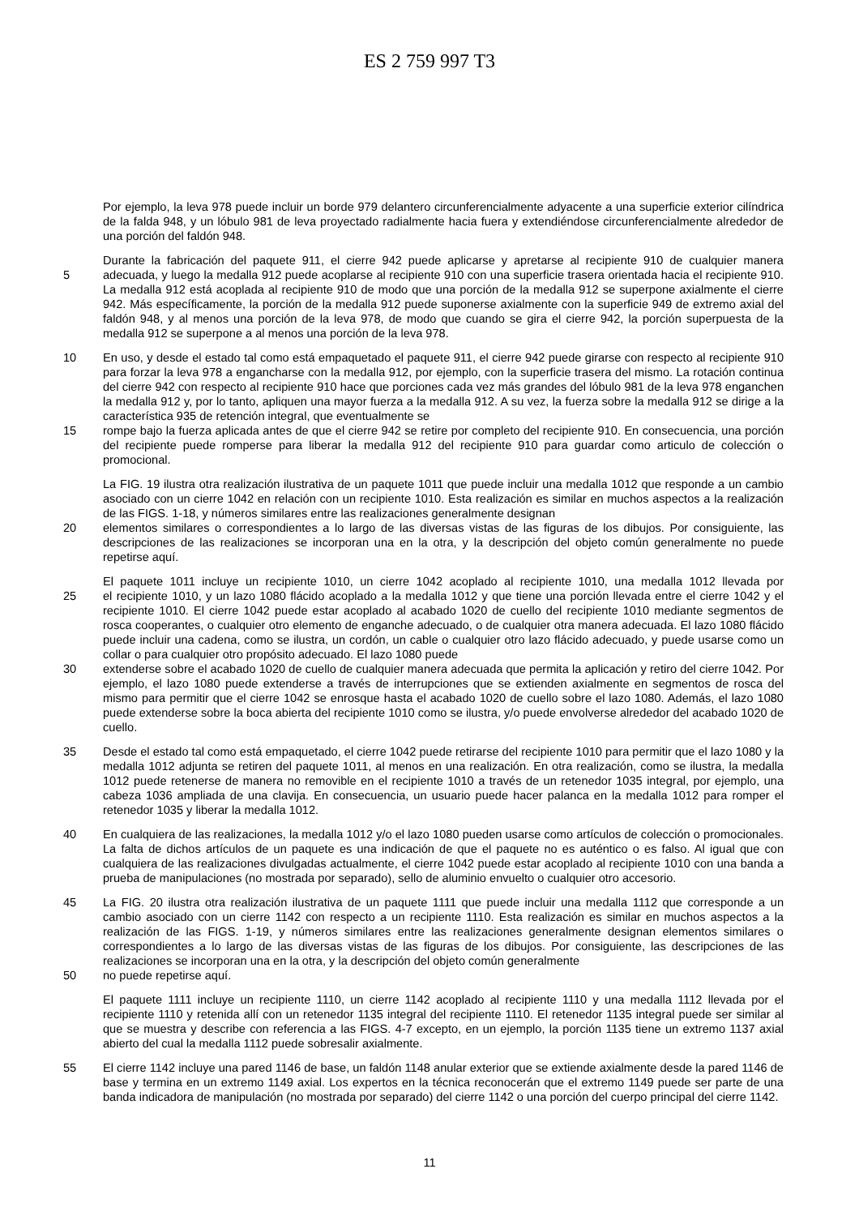ES 2 759 997 T3
Por ejemplo, la leva 978 puede incluir un borde 979 delantero circunferencialmente adyacente a una superficie exterior cilíndrica de la falda 948, y un lóbulo 981 de leva proyectado radialmente hacia fuera y extendiéndose circunferencialmente alrededor de una porción del faldón 948.
Durante la fabricación del paquete 911, el cierre 942 puede aplicarse y apretarse al recipiente 910 de cualquier manera
5 adecuada, y luego la medalla 912 puede acoplarse al recipiente 910 con una superficie trasera orientada hacia el recipiente 910. La medalla 912 está acoplada al recipiente 910 de modo que una porción de la medalla 912 se superpone axialmente el cierre 942. Más específicamente, la porción de la medalla 912 puede suponerse axialmente con la superficie 949 de extremo axial del faldón 948, y al menos una porción de la leva 978, de modo que cuando se gira el cierre 942, la porción superpuesta de la medalla 912 se superpone a al menos una porción de la leva 978.
10 En uso, y desde el estado tal como está empaquetado el paquete 911, el cierre 942 puede girarse con respecto al recipiente 910 para forzar la leva 978 a engancharse con la medalla 912, por ejemplo, con la superficie trasera del mismo. La rotación continua del cierre 942 con respecto al recipiente 910 hace que porciones cada vez más grandes del lóbulo 981 de la leva 978 enganchen la medalla 912 y, por lo tanto, apliquen una mayor fuerza a la medalla 912. A su vez, la fuerza sobre la medalla 912 se dirige a la característica 935 de retención integral, que eventualmente se
15 rompe bajo la fuerza aplicada antes de que el cierre 942 se retire por completo del recipiente 910. En consecuencia, una porción del recipiente puede romperse para liberar la medalla 912 del recipiente 910 para guardar como articulo de colección o promocional.
La FIG. 19 ilustra otra realización ilustrativa de un paquete 1011 que puede incluir una medalla 1012 que responde a un cambio asociado con un cierre 1042 en relación con un recipiente 1010. Esta realización es similar en muchos aspectos a la realización de las FIGS. 1-18, y números similares entre las realizaciones generalmente designan
20 elementos similares o correspondientes a lo largo de las diversas vistas de las figuras de los dibujos. Por consiguiente, las descripciones de las realizaciones se incorporan una en la otra, y la descripción del objeto común generalmente no puede repetirse aquí.
El paquete 1011 incluye un recipiente 1010, un cierre 1042 acoplado al recipiente 1010, una medalla 1012 llevada por
25 el recipiente 1010, y un lazo 1080 flácido acoplado a la medalla 1012 y que tiene una porción llevada entre el cierre 1042 y el recipiente 1010. El cierre 1042 puede estar acoplado al acabado 1020 de cuello del recipiente 1010 mediante segmentos de rosca cooperantes, o cualquier otro elemento de enganche adecuado, o de cualquier otra manera adecuada. El lazo 1080 flácido puede incluir una cadena, como se ilustra, un cordón, un cable o cualquier otro lazo flácido adecuado, y puede usarse como un collar o para cualquier otro propósito adecuado. El lazo 1080 puede
30 extenderse sobre el acabado 1020 de cuello de cualquier manera adecuada que permita la aplicación y retiro del cierre 1042. Por ejemplo, el lazo 1080 puede extenderse a través de interrupciones que se extienden axialmente en segmentos de rosca del mismo para permitir que el cierre 1042 se enrosque hasta el acabado 1020 de cuello sobre el lazo 1080. Además, el lazo 1080 puede extenderse sobre la boca abierta del recipiente 1010 como se ilustra, y/o puede envolverse alrededor del acabado 1020 de cuello.
35 Desde el estado tal como está empaquetado, el cierre 1042 puede retirarse del recipiente 1010 para permitir que el lazo 1080 y la medalla 1012 adjunta se retiren del paquete 1011, al menos en una realización. En otra realización, como se ilustra, la medalla 1012 puede retenerse de manera no removible en el recipiente 1010 a través de un retenedor 1035 integral, por ejemplo, una cabeza 1036 ampliada de una clavija. En consecuencia, un usuario puede hacer palanca en la medalla 1012 para romper el retenedor 1035 y liberar la medalla 1012.
40 En cualquiera de las realizaciones, la medalla 1012 y/o el lazo 1080 pueden usarse como artículos de colección o promocionales. La falta de dichos artículos de un paquete es una indicación de que el paquete no es auténtico o es falso. Al igual que con cualquiera de las realizaciones divulgadas actualmente, el cierre 1042 puede estar acoplado al recipiente 1010 con una banda a prueba de manipulaciones (no mostrada por separado), sello de aluminio envuelto o cualquier otro accesorio.
45 La FIG. 20 ilustra otra realización ilustrativa de un paquete 1111 que puede incluir una medalla 1112 que corresponde a un cambio asociado con un cierre 1142 con respecto a un recipiente 1110. Esta realización es similar en muchos aspectos a la realización de las FIGS. 1-19, y números similares entre las realizaciones generalmente designan elementos similares o correspondientes a lo largo de las diversas vistas de las figuras de los dibujos. Por consiguiente, las descripciones de las realizaciones se incorporan una en la otra, y la descripción del objeto común generalmente
50 no puede repetirse aquí.
El paquete 1111 incluye un recipiente 1110, un cierre 1142 acoplado al recipiente 1110 y una medalla 1112 llevada por el recipiente 1110 y retenida allí con un retenedor 1135 integral del recipiente 1110. El retenedor 1135 integral puede ser similar al que se muestra y describe con referencia a las FIGS. 4-7 excepto, en un ejemplo, la porción 1135 tiene un extremo 1137 axial abierto del cual la medalla 1112 puede sobresalir axialmente.
55 El cierre 1142 incluye una pared 1146 de base, un faldón 1148 anular exterior que se extiende axialmente desde la pared 1146 de base y termina en un extremo 1149 axial. Los expertos en la técnica reconocerán que el extremo 1149 puede ser parte de una banda indicadora de manipulación (no mostrada por separado) del cierre 1142 o una porción del cuerpo principal del cierre 1142.
11